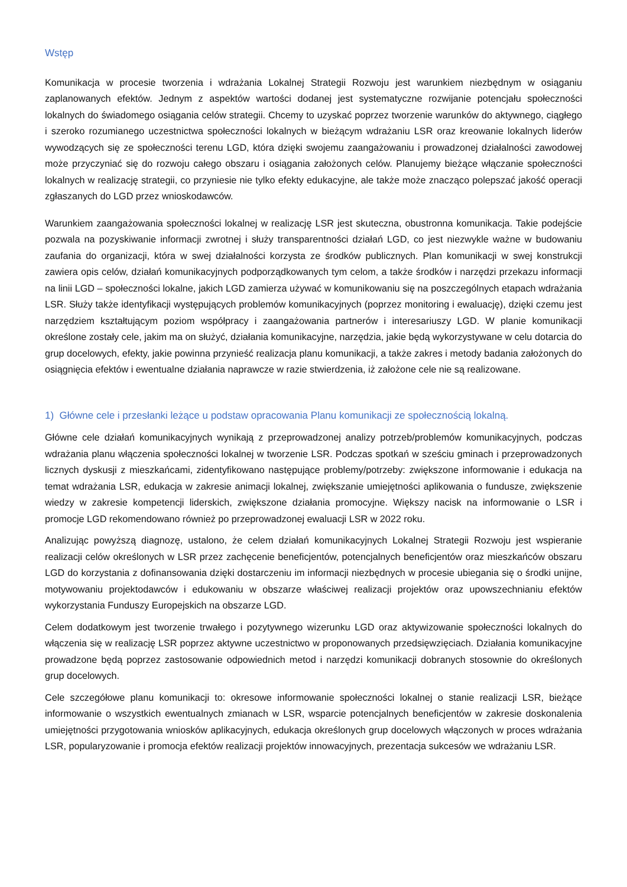Wstęp
Komunikacja w procesie tworzenia i wdrażania Lokalnej Strategii Rozwoju jest warunkiem niezbędnym w osiąganiu zaplanowanych efektów. Jednym z aspektów wartości dodanej jest systematyczne rozwijanie potencjału społeczności lokalnych do świadomego osiągania celów strategii. Chcemy to uzyskać poprzez tworzenie warunków do aktywnego, ciągłego i szeroko rozumianego uczestnictwa społeczności lokalnych w bieżącym wdrażaniu LSR oraz kreowanie lokalnych liderów wywodzących się ze społeczności terenu LGD, która dzięki swojemu zaangażowaniu i prowadzonej działalności zawodowej może przyczyniać się do rozwoju całego obszaru i osiągania założonych celów. Planujemy bieżące włączanie społeczności lokalnych w realizację strategii, co przyniesie nie tylko efekty edukacyjne, ale także może znacząco polepszać jakość operacji zgłaszanych do LGD przez wnioskodawców.
Warunkiem zaangażowania społeczności lokalnej w realizację LSR jest skuteczna, obustronna komunikacja. Takie podejście pozwala na pozyskiwanie informacji zwrotnej i służy transparentności działań LGD, co jest niezwykle ważne w budowaniu zaufania do organizacji, która w swej działalności korzysta ze środków publicznych. Plan komunikacji w swej konstrukcji zawiera opis celów, działań komunikacyjnych podporządkowanych tym celom, a także środków i narzędzi przekazu informacji na linii LGD – społeczności lokalne, jakich LGD zamierza używać w komunikowaniu się na poszczególnych etapach wdrażania LSR. Służy także identyfikacji występujących problemów komunikacyjnych (poprzez monitoring i ewaluację), dzięki czemu jest narzędziem kształtującym poziom współpracy i zaangażowania partnerów i interesariuszy LGD. W planie komunikacji określone zostały cele, jakim ma on służyć, działania komunikacyjne, narzędzia, jakie będą wykorzystywane w celu dotarcia do grup docelowych, efekty, jakie powinna przynieść realizacja planu komunikacji, a także zakres i metody badania założonych do osiągnięcia efektów i ewentualne działania naprawcze w razie stwierdzenia, iż założone cele nie są realizowane.
1) Główne cele i przesłanki leżące u podstaw opracowania Planu komunikacji ze społecznością lokalną.
Główne cele działań komunikacyjnych wynikają z przeprowadzonej analizy potrzeb/problemów komunikacyjnych, podczas wdrażania planu włączenia społeczności lokalnej w tworzenie LSR. Podczas spotkań w sześciu gminach i przeprowadzonych licznych dyskusji z mieszkańcami, zidentyfikowano następujące problemy/potrzeby: zwiększone informowanie i edukacja na temat wdrażania LSR, edukacja w zakresie animacji lokalnej, zwiększanie umiejętności aplikowania o fundusze, zwiększenie wiedzy w zakresie kompetencji liderskich, zwiększone działania promocyjne. Większy nacisk na informowanie o LSR i promocje LGD rekomendowano również po przeprowadzonej ewaluacji LSR w 2022 roku.
Analizując powyższą diagnozę, ustalono, że celem działań komunikacyjnych Lokalnej Strategii Rozwoju jest wspieranie realizacji celów określonych w LSR przez zachęcenie beneficjentów, potencjalnych beneficjentów oraz mieszkańców obszaru LGD do korzystania z dofinansowania dzięki dostarczeniu im informacji niezbędnych w procesie ubiegania się o środki unijne, motywowaniu projektodawców i edukowaniu w obszarze właściwej realizacji projektów oraz upowszechnianiu efektów wykorzystania Funduszy Europejskich na obszarze LGD.
Celem dodatkowym jest tworzenie trwałego i pozytywnego wizerunku LGD oraz aktywizowanie społeczności lokalnych do włączenia się w realizację LSR poprzez aktywne uczestnictwo w proponowanych przedsięwzięciach. Działania komunikacyjne prowadzone będą poprzez zastosowanie odpowiednich metod i narzędzi komunikacji dobranych stosownie do określonych grup docelowych.
Cele szczegółowe planu komunikacji to: okresowe informowanie społeczności lokalnej o stanie realizacji LSR, bieżące informowanie o wszystkich ewentualnych zmianach w LSR, wsparcie potencjalnych beneficjentów w zakresie doskonalenia umiejętności przygotowania wniosków aplikacyjnych, edukacja określonych grup docelowych włączonych w proces wdrażania LSR, popularyzowanie i promocja efektów realizacji projektów innowacyjnych, prezentacja sukcesów we wdrażaniu LSR.